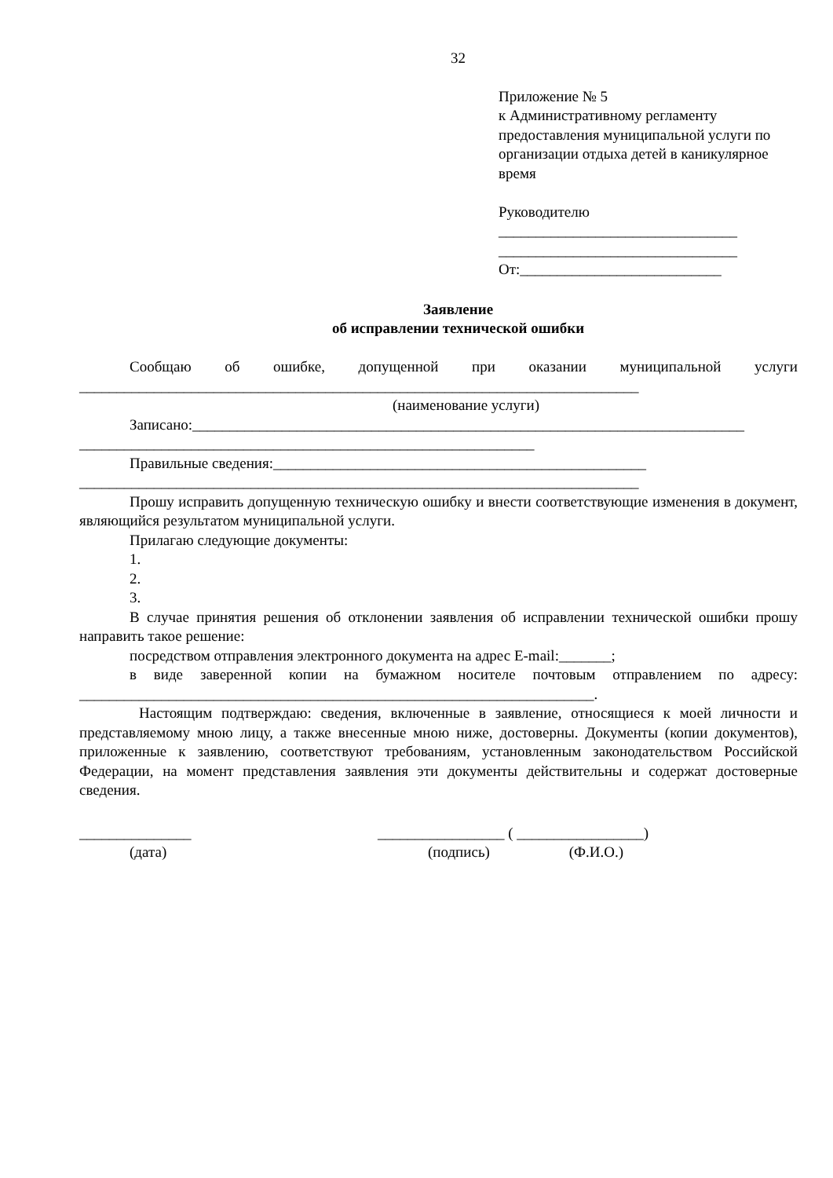32
Приложение № 5
к Административному регламенту предоставления муниципальной услуги по организации отдыха детей в каникулярное время
Руководителю
________________________________
________________________________
От:___________________________
Заявление
об исправлении технической ошибки
Сообщаю об ошибке, допущенной при оказании муниципальной услуги
___________________________________________________________________________
(наименование услуги)
Записано:__________________________________________________________________________
_____________________________________________________________
Правильные сведения:__________________________________________________
___________________________________________________________________________
Прошу исправить допущенную техническую ошибку и внести соответствующие изменения в документ, являющийся результатом муниципальной услуги.
Прилагаю следующие документы:
1.
2.
3.
В случае принятия решения об отклонении заявления об исправлении технической ошибки прошу направить такое решение:
посредством отправления электронного документа на адрес E-mail:_______;
в виде заверенной копии на бумажном носителе почтовым отправлением по адресу: _____________________________________________________________________.
Настоящим подтверждаю: сведения, включенные в заявление, относящиеся к моей личности и представляемому мною лицу, а также внесенные мною ниже, достоверны. Документы (копии документов), приложенные к заявлению, соответствуют требованиям, установленным законодательством Российской Федерации, на момент представления заявления эти документы действительны и содержат достоверные сведения.
_______________
(дата)
_________________ ( _________________)
(подпись) (Ф.И.О.)